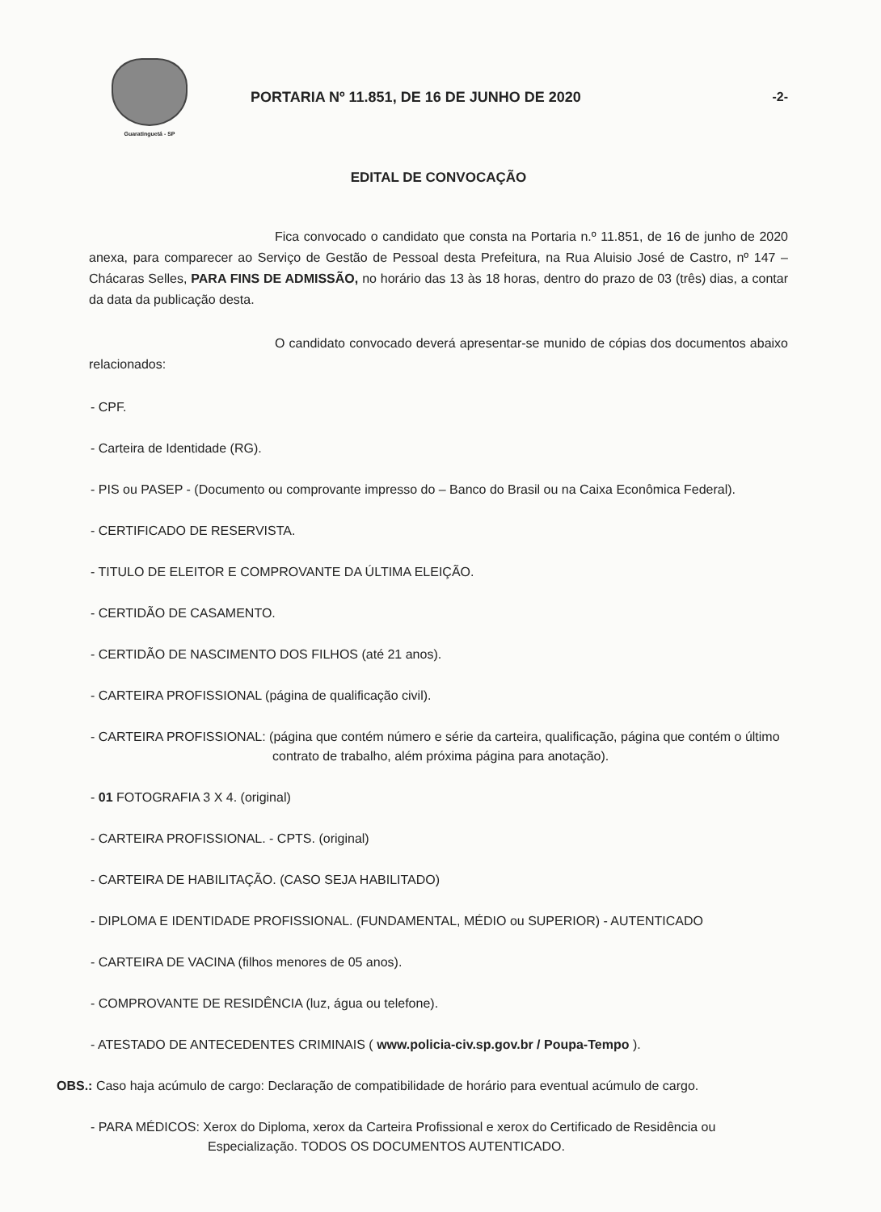Guaratinguetá - SP
PORTARIA Nº 11.851, DE 16 DE JUNHO DE 2020
-2-
EDITAL DE CONVOCAÇÃO
Fica convocado o candidato que consta na Portaria n.º 11.851, de 16 de junho de 2020 anexa, para comparecer ao Serviço de Gestão de Pessoal desta Prefeitura, na Rua Aluisio José de Castro, nº 147 – Chácaras Selles, PARA FINS DE ADMISSÃO, no horário das 13 às 18 horas, dentro do prazo de 03 (três) dias, a contar da data da publicação desta.
O candidato convocado deverá apresentar-se munido de cópias dos documentos abaixo relacionados:
- CPF.
- Carteira de Identidade (RG).
- PIS ou PASEP - (Documento ou comprovante impresso do – Banco do Brasil ou na Caixa Econômica Federal).
- CERTIFICADO DE RESERVISTA.
- TITULO DE ELEITOR E COMPROVANTE DA ÚLTIMA ELEIÇÃO.
- CERTIDÃO DE CASAMENTO.
- CERTIDÃO DE NASCIMENTO DOS FILHOS (até 21 anos).
- CARTEIRA PROFISSIONAL (página de qualificação civil).
- CARTEIRA PROFISSIONAL: (página que contém número e série da carteira, qualificação, página que contém o último contrato de trabalho, além próxima página para anotação).
- 01 FOTOGRAFIA 3 X 4. (original)
- CARTEIRA PROFISSIONAL. - CPTS. (original)
- CARTEIRA DE HABILITAÇÃO. (CASO SEJA HABILITADO)
- DIPLOMA E IDENTIDADE PROFISSIONAL. (FUNDAMENTAL, MÉDIO ou SUPERIOR) - AUTENTICADO
- CARTEIRA DE VACINA (filhos menores de 05 anos).
- COMPROVANTE DE RESIDÊNCIA (luz, água ou telefone).
- ATESTADO DE ANTECEDENTES CRIMINAIS ( www.policia-civ.sp.gov.br / Poupa-Tempo ).
OBS.: Caso haja acúmulo de cargo: Declaração de compatibilidade de horário para eventual acúmulo de cargo.
- PARA MÉDICOS: Xerox do Diploma, xerox da Carteira Profissional e xerox do Certificado de Residência ou Especialização. TODOS OS DOCUMENTOS AUTENTICADO.